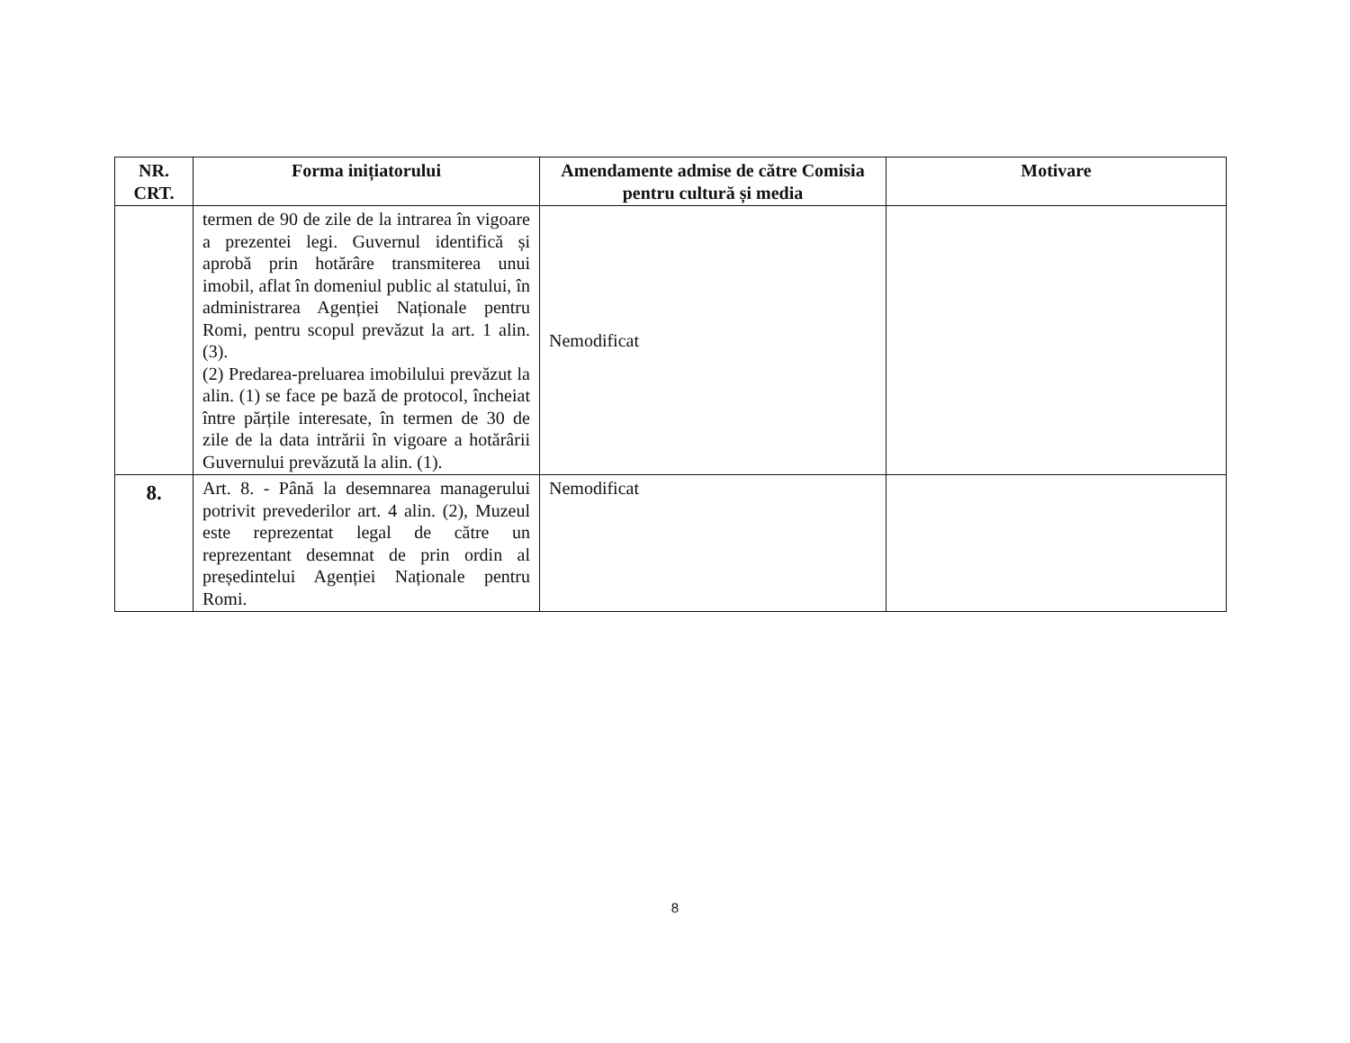| NR. CRT. | Forma inițiatorului | Amendamente admise de către Comisia pentru cultură și media | Motivare |
| --- | --- | --- | --- |
| | termen de 90 de zile de la intrarea în vigoare a prezentei legi. Guvernul identifică și aprobă prin hotărâre transmiterea unui imobil, aflat în domeniul public al statului, în administrarea Agenției Naționale pentru Romi, pentru scopul prevăzut la art. 1 alin. (3). (2) Predarea-preluarea imobilului prevăzut la alin. (1) se face pe bază de protocol, încheiat între părțile interesate, în termen de 30 de zile de la data intrării în vigoare a hotărârii Guvernului prevăzută la alin. (1). | Nemodificat | |
| 8. | Art. 8. - Până la desemnarea managerului potrivit prevederilor art. 4 alin. (2), Muzeul este reprezentat legal de către un reprezentant desemnat de prin ordin al președintelui Agenției Naționale pentru Romi. | Nemodificat | |
8